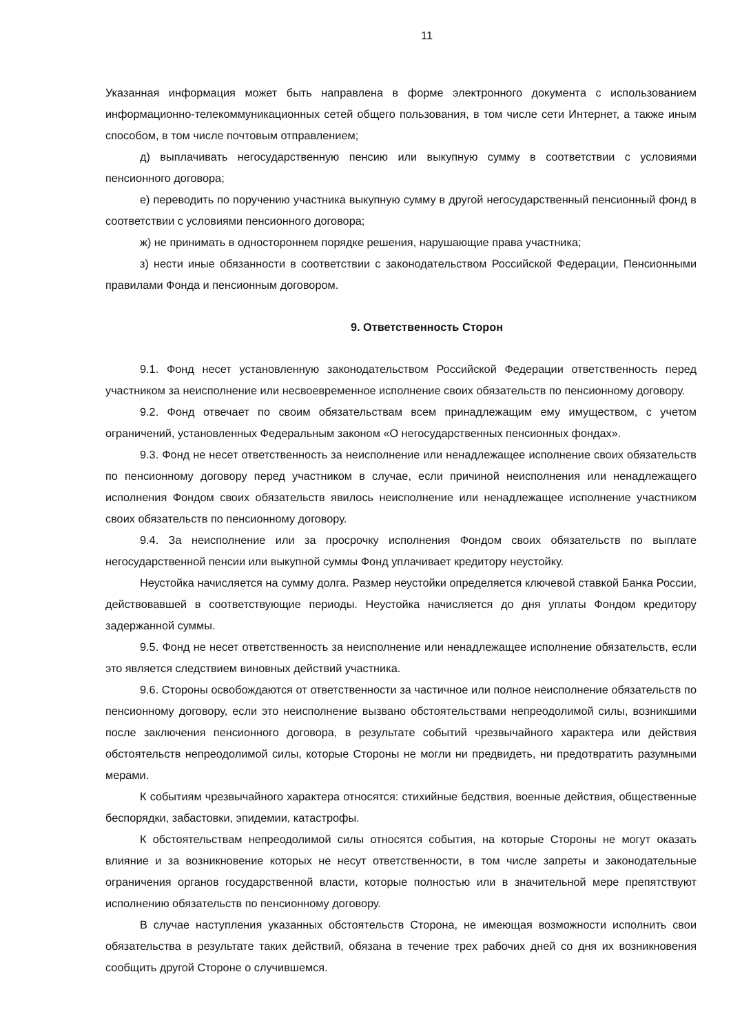11
Указанная информация может быть направлена в форме электронного документа с использованием информационно-телекоммуникационных сетей общего пользования, в том числе сети Интернет, а также иным способом, в том числе почтовым отправлением;
д) выплачивать негосударственную пенсию или выкупную сумму в соответствии с условиями пенсионного договора;
е) переводить по поручению участника выкупную сумму в другой негосударственный пенсионный фонд в соответствии с условиями пенсионного договора;
ж) не принимать в одностороннем порядке решения, нарушающие права участника;
з) нести иные обязанности в соответствии с законодательством Российской Федерации, Пенсионными правилами Фонда и пенсионным договором.
9. Ответственность Сторон
9.1. Фонд несет установленную законодательством Российской Федерации ответственность перед участником за неисполнение или несвоевременное исполнение своих обязательств по пенсионному договору.
9.2. Фонд отвечает по своим обязательствам всем принадлежащим ему имуществом, с учетом ограничений, установленных Федеральным законом «О негосударственных пенсионных фондах».
9.3. Фонд не несет ответственность за неисполнение или ненадлежащее исполнение своих обязательств по пенсионному договору перед участником в случае, если причиной неисполнения или ненадлежащего исполнения Фондом своих обязательств явилось неисполнение или ненадлежащее исполнение участником своих обязательств по пенсионному договору.
9.4. За неисполнение или за просрочку исполнения Фондом своих обязательств по выплате негосударственной пенсии или выкупной суммы Фонд уплачивает кредитору неустойку.
Неустойка начисляется на сумму долга. Размер неустойки определяется ключевой ставкой Банка России, действовавшей в соответствующие периоды. Неустойка начисляется до дня уплаты Фондом кредитору задержанной суммы.
9.5. Фонд не несет ответственность за неисполнение или ненадлежащее исполнение обязательств, если это является следствием виновных действий участника.
9.6. Стороны освобождаются от ответственности за частичное или полное неисполнение обязательств по пенсионному договору, если это неисполнение вызвано обстоятельствами непреодолимой силы, возникшими после заключения пенсионного договора, в результате событий чрезвычайного характера или действия обстоятельств непреодолимой силы, которые Стороны не могли ни предвидеть, ни предотвратить разумными мерами.
К событиям чрезвычайного характера относятся: стихийные бедствия, военные действия, общественные беспорядки, забастовки, эпидемии, катастрофы.
К обстоятельствам непреодолимой силы относятся события, на которые Стороны не могут оказать влияние и за возникновение которых не несут ответственности, в том числе запреты и законодательные ограничения органов государственной власти, которые полностью или в значительной мере препятствуют исполнению обязательств по пенсионному договору.
В случае наступления указанных обстоятельств Сторона, не имеющая возможности исполнить свои обязательства в результате таких действий, обязана в течение трех рабочих дней со дня их возникновения сообщить другой Стороне о случившемся.